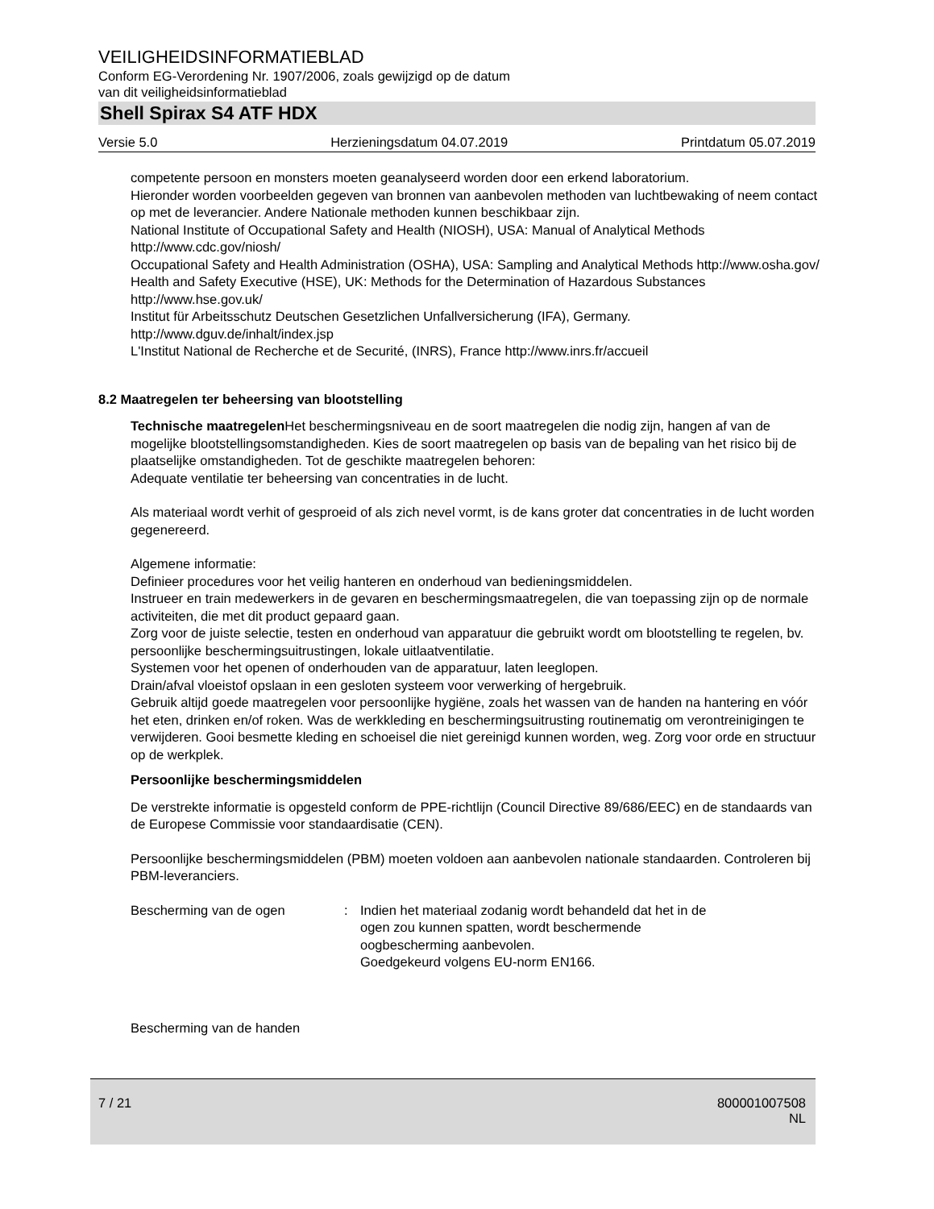VEILIGHEIDSINFORMATIEBLAD
Conform EG-Verordening Nr. 1907/2006, zoals gewijzigd op de datum
van dit veiligheidsinformatieblad
Shell Spirax S4 ATF HDX
Versie 5.0 Herzieningsdatum 04.07.2019 Printdatum 05.07.2019
competente persoon en monsters moeten geanalyseerd worden door een erkend laboratorium.
Hieronder worden voorbeelden gegeven van bronnen van aanbevolen methoden van luchtbewaking of neem contact op met de leverancier. Andere Nationale methoden kunnen beschikbaar zijn.
National Institute of Occupational Safety and Health (NIOSH), USA: Manual of Analytical Methods http://www.cdc.gov/niosh/
Occupational Safety and Health Administration (OSHA), USA: Sampling and Analytical Methods http://www.osha.gov/
Health and Safety Executive (HSE), UK: Methods for the Determination of Hazardous Substances http://www.hse.gov.uk/
Institut für Arbeitsschutz Deutschen Gesetzlichen Unfallversicherung (IFA), Germany.
http://www.dguv.de/inhalt/index.jsp
L'Institut National de Recherche et de Securité, (INRS), France http://www.inrs.fr/accueil
8.2 Maatregelen ter beheersing van blootstelling
Technische maatregelen Het beschermingsniveau en de soort maatregelen die nodig zijn, hangen af van de mogelijke blootstellingsomstandigheden. Kies de soort maatregelen op basis van de bepaling van het risico bij de plaatselijke omstandigheden. Tot de geschikte maatregelen behoren:
Adequate ventilatie ter beheersing van concentraties in de lucht.
Als materiaal wordt verhit of gesproeid of als zich nevel vormt, is de kans groter dat concentraties in de lucht worden gegenereerd.
Algemene informatie:
Definieer procedures voor het veilig hanteren en onderhoud van bedieningsmiddelen.
Instrueer en train medewerkers in de gevaren en beschermingsmaatregelen, die van toepassing zijn op de normale activiteiten, die met dit product gepaard gaan.
Zorg voor de juiste selectie, testen en onderhoud van apparatuur die gebruikt wordt om blootstelling te regelen, bv. persoonlijke beschermingsuitrustingen, lokale uitlaatventilatie.
Systemen voor het openen of onderhouden van de apparatuur, laten leeglopen.
Drain/afval vloeistof opslaan in een gesloten systeem voor verwerking of hergebruik.
Gebruik altijd goede maatregelen voor persoonlijke hygiëne, zoals het wassen van de handen na hantering en vóór het eten, drinken en/of roken. Was de werkkleding en beschermingsuitrusting routinematig om verontreinigingen te verwijderen. Gooi besmette kleding en schoeisel die niet gereinigd kunnen worden, weg. Zorg voor orde en structuur op de werkplek.
Persoonlijke beschermingsmiddelen
De verstrekte informatie is opgesteld conform de PPE-richtlijn (Council Directive 89/686/EEC) en de standaards van de Europese Commissie voor standaardisatie (CEN).
Persoonlijke beschermingsmiddelen (PBM) moeten voldoen aan aanbevolen nationale standaarden. Controleren bij PBM-leveranciers.
Bescherming van de ogen : Indien het materiaal zodanig wordt behandeld dat het in de
ogen zou kunnen spatten, wordt beschermende
oogbescherming aanbevolen.
Goedgekeurd volgens EU-norm EN166.
Bescherming van de handen
7 / 21 800001007508
NL